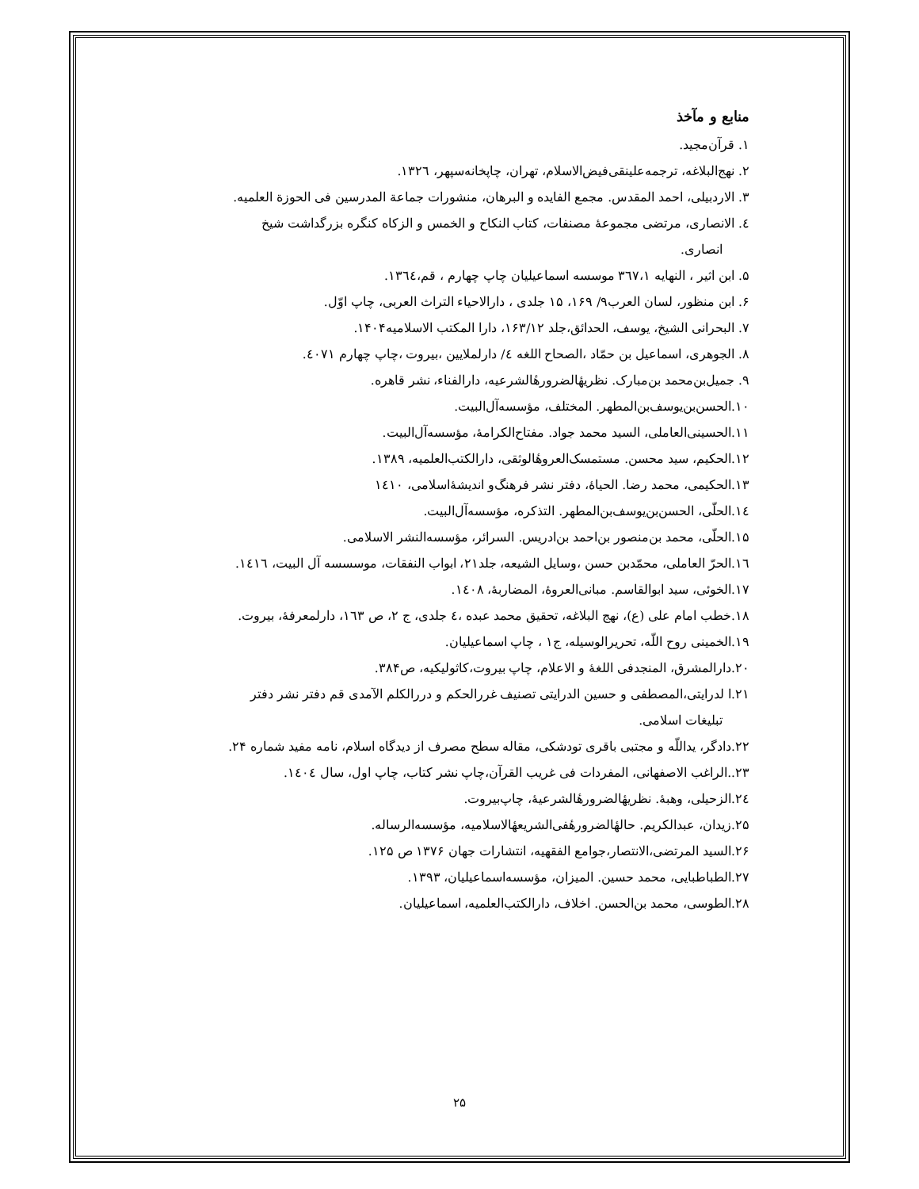منابع و مآخذ
۱. قرآن‌مجید.
۲. نهج‌البلاغه، ترجمه‌علینقی‌فیض‌الاسلام، تهران، چاپخانه‌سپهر، ۱۳۲٦.
۳. الاردبیلی، احمد المقدس. مجمع الفایده و البرهان، منشورات جماعة المدرسین فی الحوزة العلمیه.
٤. الانصاری، مرتضی مجموعهٔ مصنفات، کتاب النکاح و الخمس و الزکاه کنگره بزرگداشت شیخ
انصاری.
۵. ابن اثیر ، النهایه ۳٦۷،۱ موسسه اسماعیلیان چاپ چهارم ، قم،۱۳٦٤.
۶. ابن منظور، لسان العرب۹/ ۱۶۹، ۱۵ جلدی ، دارالاحیاء التراث العربی، چاپ اوّل.
۷. البحرانی الشیخ، یوسف، الحدائق،جلد ۱۶۳/۱۲، دارا المکتب الاسلامیه۱۴۰۴.
۸. الجوهری، اسماعیل بن حمّاد ،الصحاح اللغه ٤/ دارلملایین ،بیروت ،چاپ چهارم ٤٠٧١.
۹. جمیل‌بن‌محمد بن‌مبارک. نظریهٔالضرورهٔالشرعیه، دارالفناء، نشر قاهره.
۱۰.الحسن‌بن‌یوسف‌بن‌المطهر. المختلف، مؤسسه‌آل‌البیت.
۱۱.الحسینی‌العاملی، السید محمد جواد. مفتاح‌الکرامهٔ، مؤسسه‌آل‌البیت.
۱۲.الحکیم، سید محسن. مستمسک‌العروهٔالوثقی، دارالکتب‌العلمیه، ۱۳۸۹.
۱۳.الحکیمی، محمد رضا. الحیاهٔ، دفتر نشر فرهنگ‌و اندیشهٔ‌اسلامی، ۱٤۱۰
۱٤.الحلّی، الحسن‌بن‌یوسف‌بن‌المطهر. التذکره، مؤسسه‌آل‌البیت.
۱۵.الحلّی، محمد بن‌منصور بن‌احمد بن‌ادریس. السرائر، مؤسسه‌النشر الاسلامی.
۱٦.الحرّ العاملی، محمّدبن حسن ،وسایل الشیعه، جلد۲۱، ابواب النفقات، موسسسه آل البیت، ۱٤۱٦.
۱۷.الخوئی، سید ابوالقاسم. مبانی‌العروهٔ، المضاربهٔ، ۱٤۰۸.
۱۸.خطب امام علی (ع)، نهج البلاغه، تحقیق محمد عبده ،٤ جلدی، ج ۲، ص ۱٦۳، دارلمعرفهٔ، بیروت.
۱۹.الخمینی روح اللّه، تحریرالوسیله، ج۱ ، چاپ اسماعیلیان.
۲۰.دارالمشرق، المنجدفی اللغهٔ و الاعلام، چاپ بیروت،کاثولیکیه، ص۳۸۴.
۲۱.ا لدرایتی،المصطفی و حسین الدرایتی تصنیف غررالحکم و دررالکلم الآمدی قم دفتر نشر دفتر
تبلیغات اسلامی.
۲۲.دادگر، یداللّه و مجتبی باقری تودشکی، مقاله سطح مصرف از دیدگاه اسلام، نامه مفید شماره ۲۴.
۲۳..الراغب الاصفهانی، المفردات فی غریب القرآن،چاپ نشر کتاب، چاپ اول، سال ۱٤۰٤.
۲٤.الزحیلی، وهبهٔ. نظریهٔالضرورهٔالشرعیهٔ، چاپ‌بیروت.
۲۵.زیدان، عبدالکریم. حالهٔالضرورهٔفی‌الشریعهٔالاسلامیه، مؤسسه‌الرساله.
۲۶.السید المرتضی،الانتصار،جوامع الفقهیه، انتشارات جهان ۱۳۷۶ ص ۱۲۵.
۲۷.الطباطبایی، محمد حسین. المیزان، مؤسسه‌اسماعیلیان، ۱۳۹۳.
۲۸.الطوسی، محمد بن‌الحسن. اخلاف، دارالکتب‌العلمیه، اسماعیلیان.
۲۵